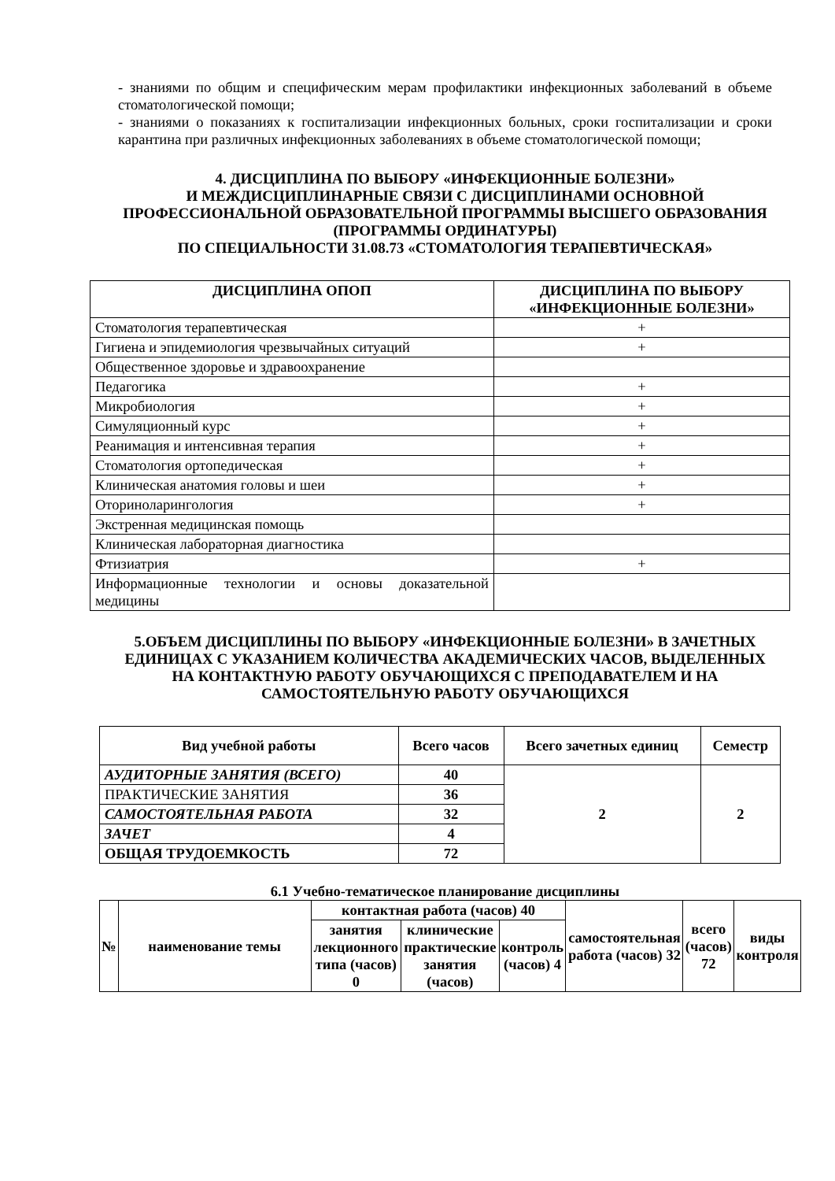- знаниями по общим и специфическим мерам профилактики инфекционных заболеваний в объеме стоматологической помощи;
- знаниями о показаниях к госпитализации инфекционных больных, сроки госпитализации и сроки карантина при различных инфекционных заболеваниях в объеме стоматологической помощи;
4. ДИСЦИПЛИНА ПО ВЫБОРУ «ИНФЕКЦИОННЫЕ БОЛЕЗНИ»
И МЕЖДИСЦИПЛИНАРНЫЕ СВЯЗИ С ДИСЦИПЛИНАМИ ОСНОВНОЙ ПРОФЕССИОНАЛЬНОЙ ОБРАЗОВАТЕЛЬНОЙ ПРОГРАММЫ ВЫСШЕГО ОБРАЗОВАНИЯ (ПРОГРАММЫ ОРДИНАТУРЫ)
ПО СПЕЦИАЛЬНОСТИ 31.08.73 «СТОМАТОЛОГИЯ ТЕРАПЕВТИЧЕСКАЯ»
| ДИСЦИПЛИНА ОПОП | ДИСЦИПЛИНА ПО ВЫБОРУ «ИНФЕКЦИОННЫЕ БОЛЕЗНИ» |
| --- | --- |
| Стоматология терапевтическая | + |
| Гигиена и эпидемиология чрезвычайных ситуаций | + |
| Общественное здоровье и здравоохранение | |
| Педагогика | + |
| Микробиология | + |
| Симуляционный курс | + |
| Реанимация и интенсивная терапия | + |
| Стоматология ортопедическая | + |
| Клиническая анатомия головы и шеи | + |
| Оториноларингология | + |
| Экстренная медицинская помощь | |
| Клиническая лабораторная диагностика | |
| Фтизиатрия | + |
| Информационные технологии и основы доказательной медицины | |
5.ОБЪЕМ ДИСЦИПЛИНЫ ПО ВЫБОРУ «ИНФЕКЦИОННЫЕ БОЛЕЗНИ» В ЗАЧЕТНЫХ ЕДИНИЦАХ С УКАЗАНИЕМ КОЛИЧЕСТВА АКАДЕМИЧЕСКИХ ЧАСОВ, ВЫДЕЛЕННЫХ НА КОНТАКТНУЮ РАБОТУ ОБУЧАЮЩИХСЯ С ПРЕПОДАВАТЕЛЕМ И НА САМОСТОЯТЕЛЬНУЮ РАБОТУ ОБУЧАЮЩИХСЯ
| Вид учебной работы | Всего часов | Всего зачетных единиц | Семестр |
| --- | --- | --- | --- |
| АУДИТОРНЫЕ ЗАНЯТИЯ (ВСЕГО) | 40 | 2 | 2 |
| ПРАКТИЧЕСКИЕ ЗАНЯТИЯ | 36 | | |
| САМОСТОЯТЕЛЬНАЯ РАБОТА | 32 | | |
| ЗАЧЕТ | 4 | | |
| ОБЩАЯ ТРУДОЕМКОСТЬ | 72 | | |
6.1 Учебно-тематическое планирование дисциплины
| № | наименование темы | контактная работа (часов) 40 | | | самостоятельная работа (часов) 32 | всего (часов) 72 | виды контроля |
| --- | --- | --- | --- | --- | --- | --- | --- |
| | | занятия лекционного типа (часов) 0 | клинические практические занятия (часов) | контроль (часов) 4 | | | |